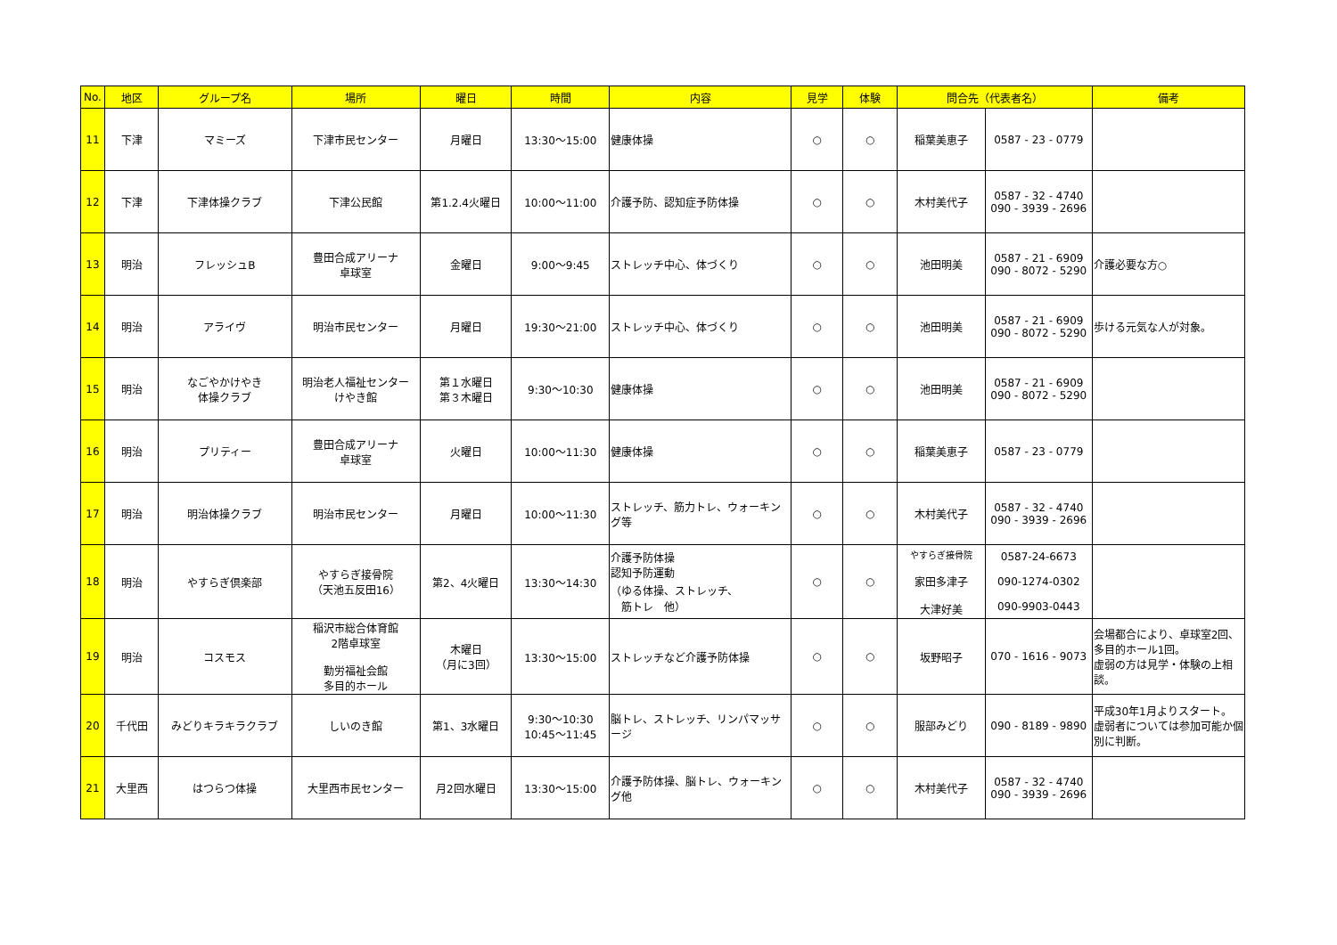| No. | 地区 | グループ名 | 場所 | 曜日 | 時間 | 内容 | 見学 | 体験 | 問合先（代表者名） | | 備考 |
| --- | --- | --- | --- | --- | --- | --- | --- | --- | --- | --- | --- |
| 11 | 下津 | マミーズ | 下津市民センター | 月曜日 | 13:30～15:00 | 健康体操 | ○ | ○ | 稲葉美恵子 | 0587 - 23 - 0779 | |
| 12 | 下津 | 下津体操クラブ | 下津公民館 | 第1.2.4火曜日 | 10:00～11:00 | 介護予防、認知症予防体操 | ○ | ○ | 木村美代子 | 0587 - 32 - 4740 090 - 3939 - 2696 | |
| 13 | 明治 | フレッシュB | 豊田合成アリーナ 卓球室 | 金曜日 | 9:00～9:45 | ストレッチ中心、体づくり | ○ | ○ | 池田明美 | 0587 - 21 - 6909 090 - 8072 - 5290 | 介護必要な方○ |
| 14 | 明治 | アライヴ | 明治市民センター | 月曜日 | 19:30～21:00 | ストレッチ中心、体づくり | ○ | ○ | 池田明美 | 0587 - 21 - 6909 090 - 8072 - 5290 | 歩ける元気な人が対象。 |
| 15 | 明治 | なごやかけやき 体操クラブ | 明治老人福祉センター けやき館 | 第１水曜日 第３木曜日 | 9:30～10:30 | 健康体操 | ○ | ○ | 池田明美 | 0587 - 21 - 6909 090 - 8072 - 5290 | |
| 16 | 明治 | プリティー | 豊田合成アリーナ 卓球室 | 火曜日 | 10:00～11:30 | 健康体操 | ○ | ○ | 稲葉美恵子 | 0587 - 23 - 0779 | |
| 17 | 明治 | 明治体操クラブ | 明治市民センター | 月曜日 | 10:00～11:30 | ストレッチ、筋力トレ、ウォーキング等 | ○ | ○ | 木村美代子 | 0587 - 32 - 4740 090 - 3939 - 2696 | |
| 18 | 明治 | やすらぎ倶楽部 | やすらぎ接骨院 （天池五反田16） | 第2、4火曜日 | 13:30～14:30 | 介護予防体操 認知予防運動 （ゆる体操、ストレッチ、 筋トレ 他） | ○ | ○ | やすらぎ接骨院 家田多津子 大津好美 | 0587-24-6673 090-1274-0302 090-9903-0443 | |
| 19 | 明治 | コスモス | 稲沢市総合体育館 2階卓球室 勤労福祉会館 多目的ホール | 木曜日 （月に3回） | 13:30～15:00 | ストレッチなど介護予防体操 | ○ | ○ | 坂野昭子 | 070 - 1616 - 9073 | 会場都合により、卓球室2回、多目的ホール1回。 虚弱の方は見学・体験の上相談。 |
| 20 | 千代田 | みどりキラキラクラブ | しいのき館 | 第1、3水曜日 | 9:30～10:30 10:45～11:45 | 脳トレ、ストレッチ、リンパマッサージ | ○ | ○ | 服部みどり | 090 - 8189 - 9890 | 平成30年1月よりスタート。 虚弱者については参加可能か個別に判断。 |
| 21 | 大里西 | はつらつ体操 | 大里西市民センター | 月2回水曜日 | 13:30～15:00 | 介護予防体操、脳トレ、ウォーキング他 | ○ | ○ | 木村美代子 | 0587 - 32 - 4740 090 - 3939 - 2696 | |